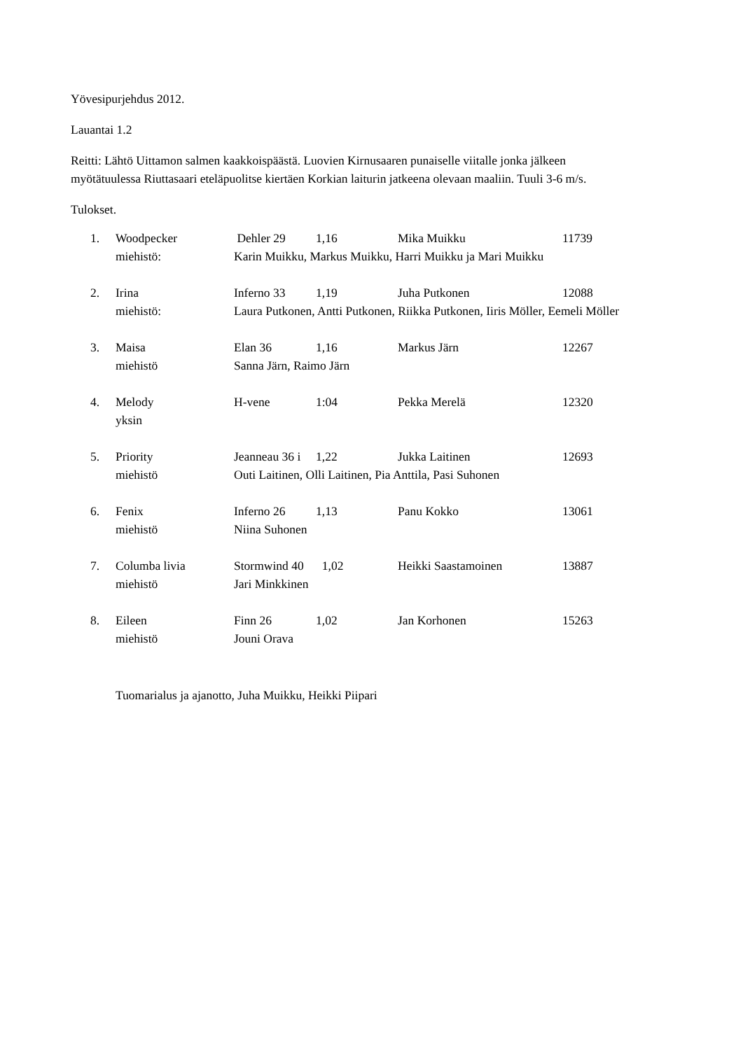Yövesipurjehdus 2012.
Lauantai 1.2
Reitti: Lähtö Uittamon salmen kaakkoispäästä. Luovien Kirnusaaren punaiselle viitalle jonka jälkeen
myötätuulessa Riuttasaari eteläpuolitse kiertäen Korkian laiturin jatkeena olevaan maaliin. Tuuli 3-6 m/s.
Tulokset.
| 1. | Woodpecker | Dehler 29 | 1,16 | Mika Muikku | 11739 |
| | miehistö: | Karin Muikku, Markus Muikku, Harri Muikku ja Mari Muikku | | | |
| 2. | Irina | Inferno 33 | 1,19 | Juha Putkonen | 12088 |
| | miehistö: | Laura Putkonen, Antti Putkonen, Riikka Putkonen, Iiris Möller, Eemeli Möller | | | |
| 3. | Maisa | Elan 36 | 1,16 | Markus Järn | 12267 |
| | miehistö | Sanna Järn, Raimo Järn | | | |
| 4. | Melody | H-vene | 1:04 | Pekka Merelä | 12320 |
| | yksin | | | | |
| 5. | Priority | Jeanneau 36 i | 1,22 | Jukka Laitinen | 12693 |
| | miehistö | Outi Laitinen, Olli Laitinen, Pia Anttila, Pasi Suhonen | | | |
| 6. | Fenix | Inferno 26 | 1,13 | Panu Kokko | 13061 |
| | miehistö | Niina Suhonen | | | |
| 7. | Columba livia | Stormwind 40 | 1,02 | Heikki Saastamoinen | 13887 |
| | miehistö | Jari Minkkinen | | | |
| 8. | Eileen | Finn 26 | 1,02 | Jan Korhonen | 15263 |
| | miehistö | Jouni Orava | | | |
Tuomarialus ja ajanotto, Juha Muikku, Heikki Piipari